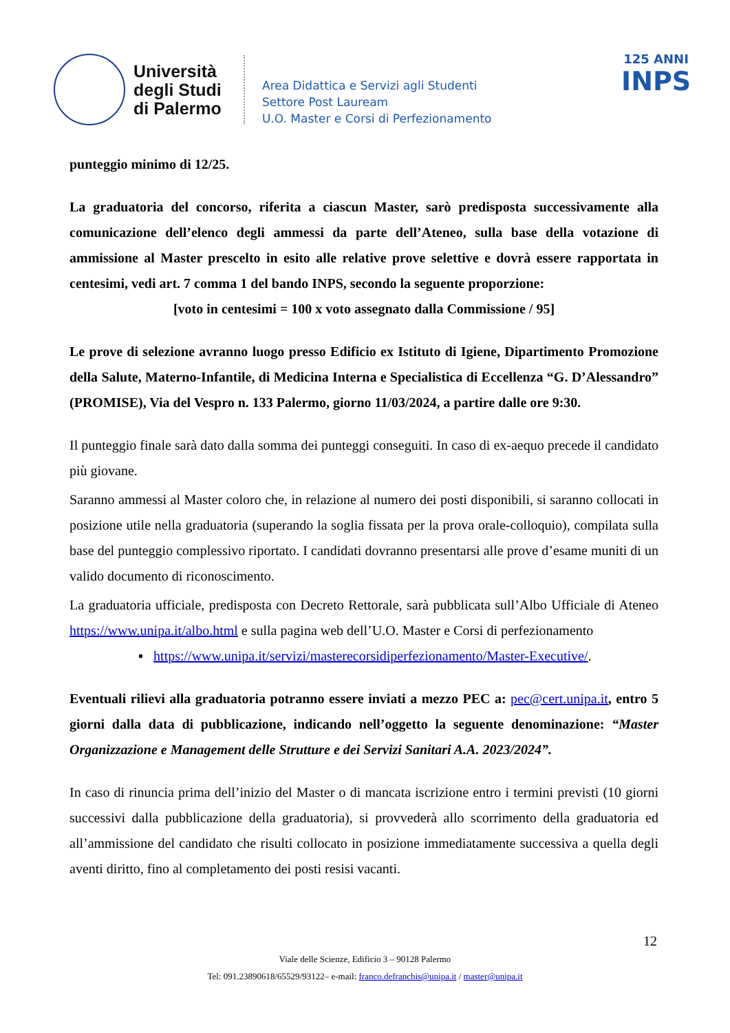Università degli Studi di Palermo
Area Didattica e Servizi agli Studenti
Settore Post Lauream
U.O. Master e Corsi di Perfezionamento
125 ANNI
INPS
punteggio minimo di 12/25.
La graduatoria del concorso, riferita a ciascun Master, sarò predisposta successivamente alla comunicazione dell’elenco degli ammessi da parte dell’Ateneo, sulla base della votazione di ammissione al Master prescelto in esito alle relative prove selettive e dovrà essere rapportata in centesimi, vedi art. 7 comma 1 del bando INPS, secondo la seguente proporzione:
[voto in centesimi = 100 x voto assegnato dalla Commissione / 95]
Le prove di selezione avranno luogo presso Edificio ex Istituto di Igiene, Dipartimento Promozione della Salute, Materno-Infantile, di Medicina Interna e Specialistica di Eccellenza “G. D’Alessandro” (PROMISE), Via del Vespro n. 133 Palermo, giorno 11/03/2024, a partire dalle ore 9:30.
Il punteggio finale sarà dato dalla somma dei punteggi conseguiti. In caso di ex-aequo precede il candidato più giovane.
Saranno ammessi al Master coloro che, in relazione al numero dei posti disponibili, si saranno collocati in posizione utile nella graduatoria (superando la soglia fissata per la prova orale-colloquio), compilata sulla base del punteggio complessivo riportato. I candidati dovranno presentarsi alle prove d’esame muniti di un valido documento di riconoscimento.
La graduatoria ufficiale, predisposta con Decreto Rettorale, sarà pubblicata sull’Albo Ufficiale di Ateneo https://www.unipa.it/albo.html e sulla pagina web dell’U.O. Master e Corsi di perfezionamento
▪ https://www.unipa.it/servizi/masterecorsidiperfezionamento/Master-Executive/.
Eventuali rilievi alla graduatoria potranno essere inviati a mezzo PEC a: pec@cert.unipa.it, entro 5 giorni dalla data di pubblicazione, indicando nell’oggetto la seguente denominazione: “Master Organizzazione e Management delle Strutture e dei Servizi Sanitari A.A. 2023/2024”.
In caso di rinuncia prima dell’inizio del Master o di mancata iscrizione entro i termini previsti (10 giorni successivi dalla pubblicazione della graduatoria), si provvederà allo scorrimento della graduatoria ed all’ammissione del candidato che risulti collocato in posizione immediatamente successiva a quella degli aventi diritto, fino al completamento dei posti resisi vacanti.
12
Viale delle Scienze, Edificio 3 – 90128 Palermo
Tel: 091.23890618/65529/93122– e-mail: franco.defranchis@unipa.it / master@unipa.it